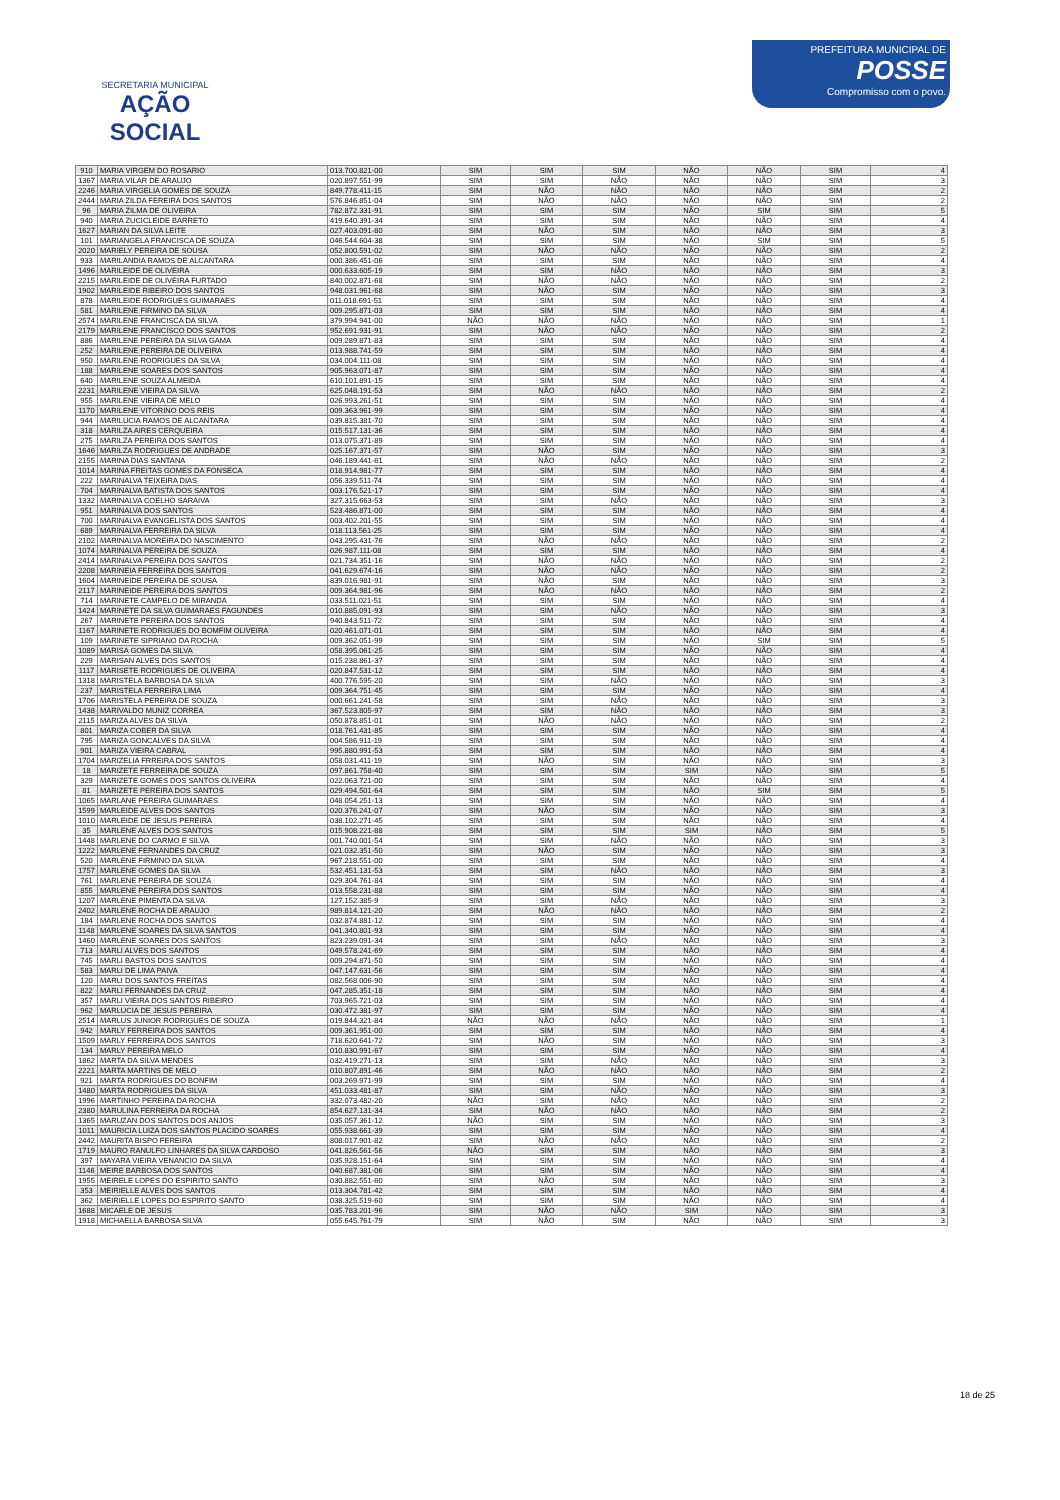SECRETARIA MUNICIPAL
AÇÃO SOCIAL
PREFEITURA MUNICIPAL DE
POSSE
Compromisso com o povo.
| 910 | MARIA VIRGEM DO ROSARIO | 013.700.821-00 | SIM | SIM | SIM | NÃO | NÃO | SIM | 4 |
| 1367 | MARIA VILAR DE ARAUJO | 020.897.551-99 | SIM | SIM | NÃO | NÃO | NÃO | SIM | 3 |
| 2246 | MARIA VIRGELIA GOMES DE SOUZA | 849.778.411-15 | SIM | NÃO | NÃO | NÃO | NÃO | SIM | 2 |
| 2444 | MARIA ZILDA FEREIRA DOS SANTOS | 576.846.851-04 | SIM | NÃO | NÃO | NÃO | NÃO | SIM | 2 |
| 96 | MARIA ZILMA DE OLIVEIRA | 782.872.331-91 | SIM | SIM | SIM | NÃO | SIM | SIM | 5 |
| 940 | MARIA ZUCICLEIDE BARRETO | 419.640.391-34 | SIM | SIM | SIM | NÃO | NÃO | SIM | 4 |
| 1627 | MARIAN DA SILVA LEITE | 027.403.091-80 | SIM | NÃO | SIM | NÃO | NÃO | SIM | 3 |
| 101 | MARIANGELA FRANCISCA DE SOUZA | 046.544.604-38 | SIM | SIM | SIM | NÃO | SIM | SIM | 5 |
| 2020 | MARIELY PEREIRA DE SOUSA | 052.800.591-02 | SIM | NÃO | NÃO | NÃO | NÃO | SIM | 2 |
| 933 | MARILANDIA RAMOS DE ALCANTARA | 000.386.451-06 | SIM | SIM | SIM | NÃO | NÃO | SIM | 4 |
| 1496 | MARILEIDE DE OLIVEIRA | 000.633.605-19 | SIM | SIM | NÃO | NÃO | NÃO | SIM | 3 |
| 2215 | MARILEIDE DE OLIVEIRA FURTADO | 840.002.871-68 | SIM | NÃO | NÃO | NÃO | NÃO | SIM | 2 |
| 1902 | MARILEIDE RIBEIRO DOS SANTOS | 948.031.961-68 | SIM | NÃO | SIM | NÃO | NÃO | SIM | 3 |
| 878 | MARILEIDE RODRIGUES GUIMARAES | 011.018.691-51 | SIM | SIM | SIM | NÃO | NÃO | SIM | 4 |
| 581 | MARILENE FIRMINO DA SILVA | 009.295.871-03 | SIM | SIM | SIM | NÃO | NÃO | SIM | 4 |
| 2574 | MARILENE FRANCISCA DA SILVA | 379.994.941-00 | NÃO | NÃO | NÃO | NÃO | NÃO | SIM | 1 |
| 2179 | MARILENE FRANCISCO DOS SANTOS | 952.691.931-91 | SIM | NÃO | NÃO | NÃO | NÃO | SIM | 2 |
| 886 | MARILENE PEREIRA DA SILVA GAMA | 009.289.871-83 | SIM | SIM | SIM | NÃO | NÃO | SIM | 4 |
| 252 | MARILENE PEREIRA DE OLIVEIRA | 013.988.741-59 | SIM | SIM | SIM | NÃO | NÃO | SIM | 4 |
| 950 | MARILENE RODRIGUES DA SILVA | 034.004.111-08 | SIM | SIM | SIM | NÃO | NÃO | SIM | 4 |
| 188 | MARILENE SOARES DOS SANTOS | 905.963.071-87 | SIM | SIM | SIM | NÃO | NÃO | SIM | 4 |
| 640 | MARILENE SOUZA ALMEIDA | 610.101.891-15 | SIM | SIM | SIM | NÃO | NÃO | SIM | 4 |
| 2231 | MARILENE VIEIRA DA SILVA | 625.048.191-53 | SIM | NÃO | NÃO | NÃO | NÃO | SIM | 2 |
| 955 | MARILENE VIEIRA DE MELO | 026.993.261-51 | SIM | SIM | SIM | NÃO | NÃO | SIM | 4 |
| 1170 | MARILENE VITORINO DOS REIS | 009.363.961-99 | SIM | SIM | SIM | NÃO | NÃO | SIM | 4 |
| 944 | MARILUCIA RAMOS DE ALCANTARA | 039.815.381-70 | SIM | SIM | SIM | NÃO | NÃO | SIM | 4 |
| 318 | MARILZA AIRES CERQUEIRA | 015.517.131-36 | SIM | SIM | SIM | NÃO | NÃO | SIM | 4 |
| 275 | MARILZA PEREIRA DOS SANTOS | 013.075.371-89 | SIM | SIM | SIM | NÃO | NÃO | SIM | 4 |
| 1646 | MARILZA RODRIGUES DE ANDRADE | 025.167.371-57 | SIM | NÃO | SIM | NÃO | NÃO | SIM | 3 |
| 2155 | MARINA DIAS SANTANA | 046.189.441-61 | SIM | NÃO | NÃO | NÃO | NÃO | SIM | 2 |
| 1014 | MARINA FREITAS GOMES DA FONSECA | 018.914.981-77 | SIM | SIM | SIM | NÃO | NÃO | SIM | 4 |
| 222 | MARINALVA TEIXEIRA DIAS | 056.339.511-74 | SIM | SIM | SIM | NÃO | NÃO | SIM | 4 |
| 704 | MARINALVA BATISTA DOS SANTOS | 003.176.521-17 | SIM | SIM | SIM | NÃO | NÃO | SIM | 4 |
| 1332 | MARINALVA COELHO SARAIVA | 327.315.663-53 | SIM | SIM | NÃO | NÃO | NÃO | SIM | 3 |
| 951 | MARINALVA DOS SANTOS | 523.486.871-00 | SIM | SIM | SIM | NÃO | NÃO | SIM | 4 |
| 700 | MARINALVA EVANGELISTA DOS SANTOS | 003.402.201-55 | SIM | SIM | SIM | NÃO | NÃO | SIM | 4 |
| 689 | MARINALVA FERREIRA DA SILVA | 018.113.561-25 | SIM | SIM | SIM | NÃO | NÃO | SIM | 4 |
| 2102 | MARINALVA MOREIRA DO NASCIMENTO | 043.295.431-76 | SIM | NÃO | NÃO | NÃO | NÃO | SIM | 2 |
| 1074 | MARINALVA PEREIRA DE SOUZA | 026.987.111-08 | SIM | SIM | SIM | NÃO | NÃO | SIM | 4 |
| 2414 | MARINALVA PEREIRA DOS SANTOS | 021.734.351-16 | SIM | NÃO | NÃO | NÃO | NÃO | SIM | 2 |
| 2208 | MARINEIA FERREIRA DOS SANTOS | 041.629.674-16 | SIM | NÃO | NÃO | NÃO | NÃO | SIM | 2 |
| 1604 | MARINEIDE PEREIRA DE SOUSA | 839.016.981-91 | SIM | NÃO | SIM | NÃO | NÃO | SIM | 3 |
| 2117 | MARINEIDE PEREIRA DOS SANTOS | 009.364.981-96 | SIM | NÃO | NÃO | NÃO | NÃO | SIM | 2 |
| 714 | MARINETE CAMPELO DE MIRANDA | 033.511.021-51 | SIM | SIM | SIM | NÃO | NÃO | SIM | 4 |
| 1424 | MARINETE DA SILVA GUIMARAES FAGUNDES | 010.885.091-93 | SIM | SIM | NÃO | NÃO | NÃO | SIM | 3 |
| 267 | MARINETE PEREIRA DOS SANTOS | 940.843.511-72 | SIM | SIM | SIM | NÃO | NÃO | SIM | 4 |
| 1167 | MARINETE RODRIGUES DO BOMFIM OLIVEIRA | 020.461.071-01 | SIM | SIM | SIM | NÃO | NÃO | SIM | 4 |
| 109 | MARINETE SIPRIANO DA ROCHA | 009.362.051-99 | SIM | SIM | SIM | NÃO | SIM | SIM | 5 |
| 1089 | MARISA GOMES DA SILVA | 058.395.061-25 | SIM | SIM | SIM | NÃO | NÃO | SIM | 4 |
| 229 | MARISAN ALVES DOS SANTOS | 015.238.861-37 | SIM | SIM | SIM | NÃO | NÃO | SIM | 4 |
| 1117 | MARISETE RODRIGUES DE OLIVEIRA | 020.847.531-12 | SIM | SIM | SIM | NÃO | NÃO | SIM | 4 |
| 1318 | MARISTELA BARBOSA DA SILVA | 400.776.595-20 | SIM | SIM | NÃO | NÃO | NÃO | SIM | 3 |
| 237 | MARISTELA FERREIRA LIMA | 009.364.751-45 | SIM | SIM | SIM | NÃO | NÃO | SIM | 4 |
| 1706 | MARISTELA PEREIRA DE SOUZA | 000.661.241-58 | SIM | SIM | NÃO | NÃO | NÃO | SIM | 3 |
| 1438 | MARIVALDO MUNIZ CORREA | 367.523.805-97 | SIM | SIM | NÃO | NÃO | NÃO | SIM | 3 |
| 2115 | MARIZA ALVES DA SILVA | 050.878.851-01 | SIM | NÃO | NÃO | NÃO | NÃO | SIM | 2 |
| 801 | MARIZA COBER DA SILVA | 018.761.431-85 | SIM | SIM | SIM | NÃO | NÃO | SIM | 4 |
| 795 | MARIZA GONCALVES DA SILVA | 004.586.911-19 | SIM | SIM | SIM | NÃO | NÃO | SIM | 4 |
| 901 | MARIZA VIEIRA CABRAL | 995.880.991-53 | SIM | SIM | SIM | NÃO | NÃO | SIM | 4 |
| 1704 | MARIZELIA FRREIRA DOS SANTOS | 058.031.411-19 | SIM | NÃO | SIM | NÃO | NÃO | SIM | 3 |
| 18 | MARIZETE FERREIRA DE SOUZA | 097.861.758-40 | SIM | SIM | SIM | SIM | NÃO | SIM | 5 |
| 329 | MARIZETE GOMES DOS SANTOS OLIVEIRA | 022.063.721-00 | SIM | SIM | SIM | NÃO | NÃO | SIM | 4 |
| 81 | MARIZETE PEREIRA DOS SANTOS | 029.494.501-64 | SIM | SIM | SIM | NÃO | SIM | SIM | 5 |
| 1065 | MARLANE PEREIRA GUIMARAES | 048.054.251-13 | SIM | SIM | SIM | NÃO | NÃO | SIM | 4 |
| 1599 | MARLEIDE ALVES DOS SANTOS | 020.376.241-07 | SIM | NÃO | SIM | NÃO | NÃO | SIM | 3 |
| 1010 | MARLEIDE DE JESUS PEREIRA | 038.102.271-45 | SIM | SIM | SIM | NÃO | NÃO | SIM | 4 |
| 35 | MARLENE ALVES DOS SANTOS | 015.908.221-88 | SIM | SIM | SIM | SIM | NÃO | SIM | 5 |
| 1448 | MARLENE DO CARMO E SILVA | 001.740.001-54 | SIM | SIM | NÃO | NÃO | NÃO | SIM | 3 |
| 1222 | MARLENE FERNANDES DA CRUZ | 021.032.351-50 | SIM | NÃO | SIM | NÃO | NÃO | SIM | 3 |
| 520 | MARLENE FIRMINO DA SILVA | 967.218.551-00 | SIM | SIM | SIM | NÃO | NÃO | SIM | 4 |
| 1757 | MARLENE GOMES DA SILVA | 532.451.131-53 | SIM | SIM | NÃO | NÃO | NÃO | SIM | 3 |
| 761 | MARLENE PEREIRA DE SOUZA | 029.304.761-84 | SIM | SIM | SIM | NÃO | NÃO | SIM | 4 |
| 855 | MARLENE PEREIRA DOS SANTOS | 013.558.231-88 | SIM | SIM | SIM | NÃO | NÃO | SIM | 4 |
| 1207 | MARLENE PIMENTA DA SILVA | 127.152.385-9 | SIM | SIM | NÃO | NÃO | NÃO | SIM | 3 |
| 2402 | MARLENE ROCHA DE ARAUJO | 989.814.121-20 | SIM | NÃO | NÃO | NÃO | NÃO | SIM | 2 |
| 184 | MARLENE ROCHA DOS SANTOS | 032.874.881-12 | SIM | SIM | SIM | NÃO | NÃO | SIM | 4 |
| 1148 | MARLENE SOARES DA SILVA SANTOS | 041.340.801-93 | SIM | SIM | SIM | NÃO | NÃO | SIM | 4 |
| 1460 | MARLENE SOARES DOS SANTOS | 823.239.091-34 | SIM | SIM | NÃO | NÃO | NÃO | SIM | 3 |
| 713 | MARLI ALVES DOS SANTOS | 049.578.241-69 | SIM | SIM | SIM | NÃO | NÃO | SIM | 4 |
| 745 | MARLI BASTOS DOS SANTOS | 009.294.871-50 | SIM | SIM | SIM | NÃO | NÃO | SIM | 4 |
| 583 | MARLI DE LIMA PAIVA | 047.147.631-56 | SIM | SIM | SIM | NÃO | NÃO | SIM | 4 |
| 120 | MARLI DOS SANTOS FREITAS | 082.568.006-90 | SIM | SIM | SIM | NÃO | NÃO | SIM | 4 |
| 822 | MARLI FERNANDES DA CRUZ | 047.285.351-18 | SIM | SIM | SIM | NÃO | NÃO | SIM | 4 |
| 357 | MARLI VIEIRA DOS SANTOS RIBEIRO | 703.965.721-03 | SIM | SIM | SIM | NÃO | NÃO | SIM | 4 |
| 962 | MARLUCIA DE JESUS PEREIRA | 030.472.381-97 | SIM | SIM | SIM | NÃO | NÃO | SIM | 4 |
| 2514 | MARLUS JUNIOR RODRIGUES DE SOUZA | 019.844.321-84 | NÃO | NÃO | NÃO | NÃO | NÃO | SIM | 1 |
| 942 | MARLY FERREIRA DOS SANTOS | 009.361.951-00 | SIM | SIM | SIM | NÃO | NÃO | SIM | 4 |
| 1509 | MARLY FERREIRA DOS SANTOS | 718.620.641-72 | SIM | NÃO | SIM | NÃO | NÃO | SIM | 3 |
| 134 | MARLY PEREIRA MELO | 010.830.991-67 | SIM | SIM | SIM | NÃO | NÃO | SIM | 4 |
| 1862 | MARTA DA SILVA MENDES | 032.419.271-13 | SIM | SIM | NÃO | NÃO | NÃO | SIM | 3 |
| 2221 | MARTA MARTINS DE MELO | 010.807.891-46 | SIM | NÃO | NÃO | NÃO | NÃO | SIM | 2 |
| 921 | MARTA RODRIGUES DO BONFIM | 003.269.971-99 | SIM | SIM | SIM | NÃO | NÃO | SIM | 4 |
| 1480 | MARTA RODRIGUES DA SILVA | 451.033.481-87 | SIM | SIM | NÃO | NÃO | NÃO | SIM | 3 |
| 1996 | MARTINHO PEREIRA DA ROCHA | 332.073.482-20 | NÃO | SIM | NÃO | NÃO | NÃO | SIM | 2 |
| 2380 | MARULINA FERREIRA DA ROCHA | 854.627.131-34 | SIM | NÃO | NÃO | NÃO | NÃO | SIM | 2 |
| 1365 | MARUZAN DOS SANTOS DOS ANJOS | 035.057.361-12 | NÃO | SIM | SIM | NÃO | NÃO | SIM | 3 |
| 1011 | MAURICIA LUIZA DOS SANTOS PLACIDO SOARES | 055.938.661-39 | SIM | SIM | SIM | NÃO | NÃO | SIM | 4 |
| 2442 | MAURITA BISPO FEREIRA | 808.017.901-82 | SIM | NÃO | NÃO | NÃO | NÃO | SIM | 2 |
| 1719 | MAURO RANULFO LINHARES DA SILVA CARDOSO | 041.826.561-56 | NÃO | SIM | SIM | NÃO | NÃO | SIM | 3 |
| 397 | MAYARA VIEIRA VENANCIO DA SILVA | 035.928.151-64 | SIM | SIM | SIM | NÃO | NÃO | SIM | 4 |
| 1146 | MEIRE BARBOSA DOS SANTOS | 040.687.381-06 | SIM | SIM | SIM | NÃO | NÃO | SIM | 4 |
| 1955 | MEIRELE LOPES DO ESPIRITO SANTO | 030.882.551-60 | SIM | NÃO | SIM | NÃO | NÃO | SIM | 3 |
| 353 | MEIRIELLE ALVES DOS SANTOS | 013.304.781-42 | SIM | SIM | SIM | NÃO | NÃO | SIM | 4 |
| 362 | MEIRIELLE LOPES DO ESPIRITO SANTO | 038.325.519-60 | SIM | SIM | SIM | NÃO | NÃO | SIM | 4 |
| 1688 | MICAELE DE JESUS | 035.783.201-96 | SIM | NÃO | NÃO | SIM | NÃO | SIM | 3 |
| 1918 | MICHAELLA BARBOSA SILVA | 055.645.761-79 | SIM | NÃO | SIM | NÃO | NÃO | SIM | 3 |
18 de 25